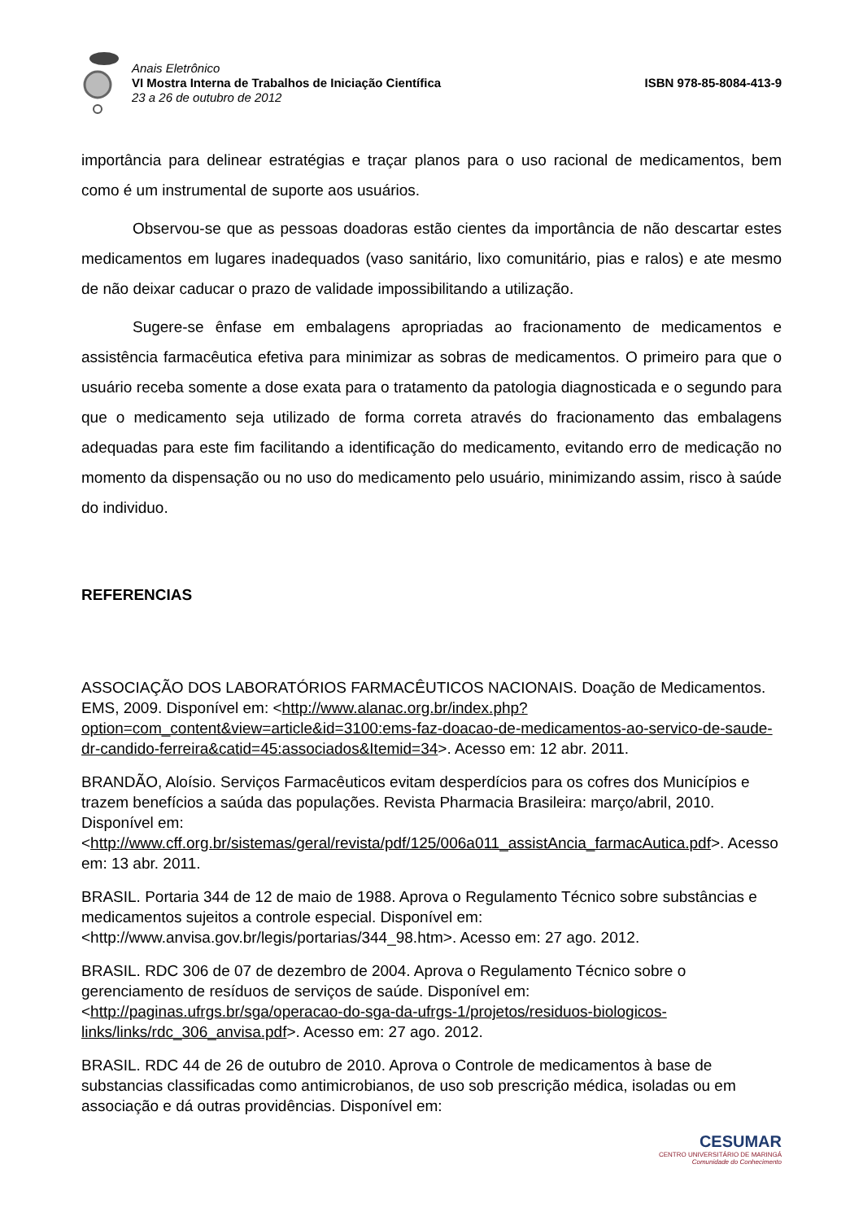Anais Eletrônico
VI Mostra Interna de Trabalhos de Iniciação Científica
23 a 26 de outubro de 2012
ISBN 978-85-8084-413-9
importância para delinear estratégias e traçar planos para o uso racional de medicamentos, bem como é um instrumental de suporte aos usuários.
Observou-se que as pessoas doadoras estão cientes da importância de não descartar estes medicamentos em lugares inadequados (vaso sanitário, lixo comunitário, pias e ralos) e ate mesmo de não deixar caducar o prazo de validade impossibilitando a utilização.
Sugere-se ênfase em embalagens apropriadas ao fracionamento de medicamentos e assistência farmacêutica efetiva para minimizar as sobras de medicamentos. O primeiro para que o usuário receba somente a dose exata para o tratamento da patologia diagnosticada e o segundo para que o medicamento seja utilizado de forma correta através do fracionamento das embalagens adequadas para este fim facilitando a identificação do medicamento, evitando erro de medicação no momento da dispensação ou no uso do medicamento pelo usuário, minimizando assim, risco à saúde do individuo.
REFERENCIAS
ASSOCIAÇÃO DOS LABORATÓRIOS FARMACÊUTICOS NACIONAIS. Doação de Medicamentos. EMS, 2009. Disponível em: <http://www.alanac.org.br/index.php?option=com_content&view=article&id=3100:ems-faz-doacao-de-medicamentos-ao-servico-de-saude-dr-candido-ferreira&catid=45:associados&Itemid=34>. Acesso em: 12 abr. 2011.
BRANDÃO, Aloísio. Serviços Farmacêuticos evitam desperdícios para os cofres dos Municípios e trazem benefícios a saúda das populações. Revista Pharmacia Brasileira: março/abril, 2010. Disponível em: <http://www.cff.org.br/sistemas/geral/revista/pdf/125/006a011_assistAncia_farmacAutica.pdf>. Acesso em: 13 abr. 2011.
BRASIL. Portaria 344 de 12 de maio de 1988. Aprova o Regulamento Técnico sobre substâncias e medicamentos sujeitos a controle especial. Disponível em: <http://www.anvisa.gov.br/legis/portarias/344_98.htm>. Acesso em: 27 ago. 2012.
BRASIL. RDC 306 de 07 de dezembro de 2004. Aprova o Regulamento Técnico sobre o gerenciamento de resíduos de serviços de saúde. Disponível em: <http://paginas.ufrgs.br/sga/operacao-do-sga-da-ufrgs-1/projetos/residuos-biologicos-links/links/rdc_306_anvisa.pdf>. Acesso em: 27 ago. 2012.
BRASIL. RDC 44 de 26 de outubro de 2010. Aprova o Controle de medicamentos à base de substancias classificadas como antimicrobianos, de uso sob prescrição médica, isoladas ou em associação e dá outras providências. Disponível em:
CESUMAR
CENTRO UNIVERSITÁRIO DE MARINGÁ
Comunidade do Conhecimento